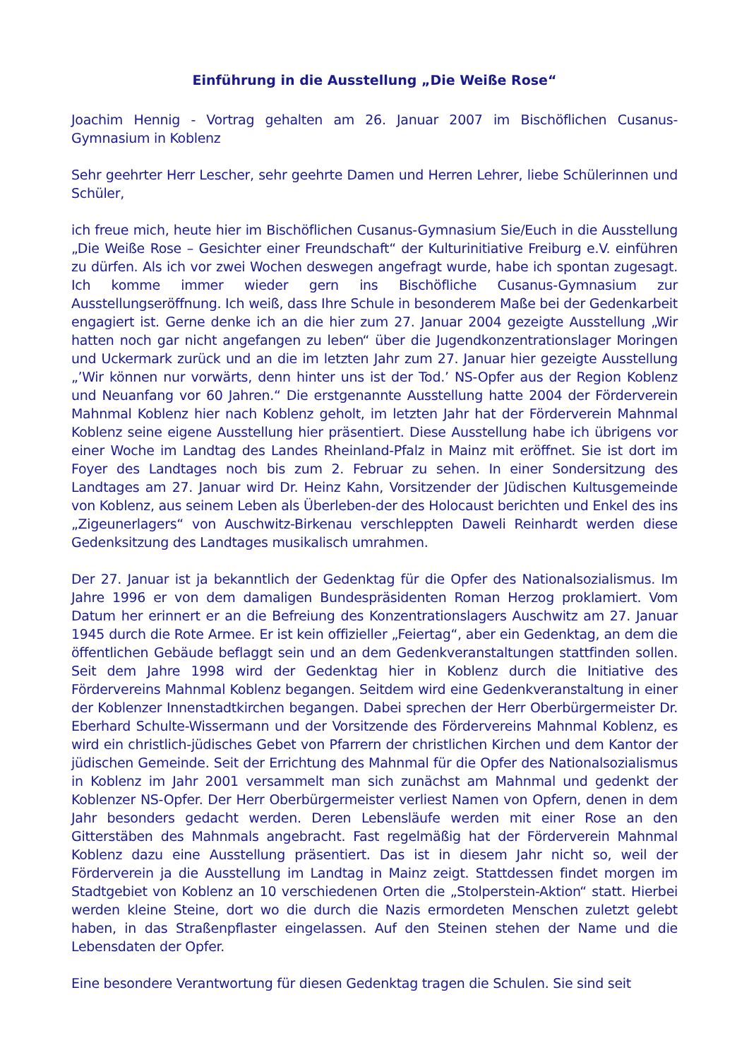Einführung in die Ausstellung „Die Weiße Rose“
Joachim Hennig - Vortrag gehalten am 26. Januar 2007 im Bischöflichen Cusanus-Gymnasium in Koblenz
Sehr geehrter Herr Lescher, sehr geehrte Damen und Herren Lehrer, liebe Schülerinnen und Schüler,
ich freue mich, heute hier im Bischöflichen Cusanus-Gymnasium Sie/Euch in die Ausstellung „Die Weiße Rose – Gesichter einer Freundschaft“ der Kulturinitiative Freiburg e.V. einführen zu dürfen. Als ich vor zwei Wochen deswegen angefragt wurde, habe ich spontan zugesagt. Ich komme immer wieder gern ins Bischöfliche Cusanus-Gymnasium zur Ausstellungseröffnung. Ich weiß, dass Ihre Schule in besonderem Maße bei der Gedenkarbeit engagiert ist. Gerne denke ich an die hier zum 27. Januar 2004 gezeigte Ausstellung „Wir hatten noch gar nicht angefangen zu leben“ über die Jugendkonzentrationslager Moringen und Uckermark zurück und an die im letzten Jahr zum 27. Januar hier gezeigte Ausstellung „’Wir können nur vorwärts, denn hinter uns ist der Tod.’ NS-Opfer aus der Region Koblenz und Neuanfang vor 60 Jahren.“ Die erstgenannte Ausstellung hatte 2004 der Förderverein Mahnmal Koblenz hier nach Koblenz geholt, im letzten Jahr hat der Förderverein Mahnmal Koblenz seine eigene Ausstellung hier präsentiert. Diese Ausstellung habe ich übrigens vor einer Woche im Landtag des Landes Rheinland-Pfalz in Mainz mit eröffnet. Sie ist dort im Foyer des Landtages noch bis zum 2. Februar zu sehen. In einer Sondersitzung des Landtages am 27. Januar wird Dr. Heinz Kahn, Vorsitzender der Jüdischen Kultusgemeinde von Koblenz, aus seinem Leben als Überleben-der des Holocaust berichten und Enkel des ins „Zigeunerlagers“ von Auschwitz-Birkenau verschleppten Daweli Reinhardt werden diese Gedenksitzung des Landtages musikalisch umrahmen.
Der 27. Januar ist ja bekanntlich der Gedenktag für die Opfer des Nationalsozialismus. Im Jahre 1996 er von dem damaligen Bundespräsidenten Roman Herzog proklamiert. Vom Datum her erinnert er an die Befreiung des Konzentrationslagers Auschwitz am 27. Januar 1945 durch die Rote Armee. Er ist kein offizieller „Feiertag“, aber ein Gedenktag, an dem die öffentlichen Gebäude beflaggt sein und an dem Gedenkveranstaltungen stattfinden sollen. Seit dem Jahre 1998 wird der Gedenktag hier in Koblenz durch die Initiative des Fördervereins Mahnmal Koblenz begangen. Seitdem wird eine Gedenkveranstaltung in einer der Koblenzer Innenstadtkirchen begangen. Dabei sprechen der Herr Oberbürgermeister Dr. Eberhard Schulte-Wissermann und der Vorsitzende des Fördervereins Mahnmal Koblenz, es wird ein christlich-jüdisches Gebet von Pfarrern der christlichen Kirchen und dem Kantor der jüdischen Gemeinde. Seit der Errichtung des Mahnmal für die Opfer des Nationalsozialismus in Koblenz im Jahr 2001 versammelt man sich zunächst am Mahnmal und gedenkt der Koblenzer NS-Opfer. Der Herr Oberbürgermeister verliest Namen von Opfern, denen in dem Jahr besonders gedacht werden. Deren Lebensläufe werden mit einer Rose an den Gitterstäben des Mahnmals angebracht. Fast regelmäßig hat der Förderverein Mahnmal Koblenz dazu eine Ausstellung präsentiert. Das ist in diesem Jahr nicht so, weil der Förderverein ja die Ausstellung im Landtag in Mainz zeigt. Stattdessen findet morgen im Stadtgebiet von Koblenz an 10 verschiedenen Orten die „Stolperstein-Aktion“ statt. Hierbei werden kleine Steine, dort wo die durch die Nazis ermordeten Menschen zuletzt gelebt haben, in das Straßenpflaster eingelassen. Auf den Steinen stehen der Name und die Lebensdaten der Opfer.
Eine besondere Verantwortung für diesen Gedenktag tragen die Schulen. Sie sind seit